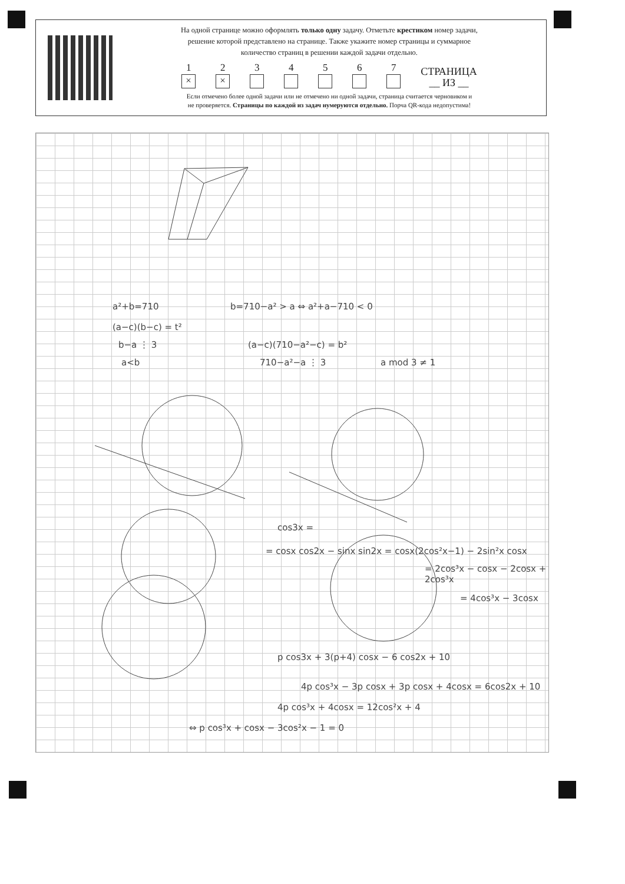На одной странице можно оформлять только одну задачу. Отметьте крестиком номер задачи,
решение которой представлено на странице. Также укажите номер страницы и суммарное
количество страниц в решении каждой задачи отдельно.
1
×
2
×
3
4
5
6
7
СТРАНИЦА
__ ИЗ __
Если отмечено более одной задачи или не отмечено ни одной задачи, страница считается черновиком и
не проверяется. Страницы по каждой из задач нумеруются отдельно. Порча QR-кода недопустима!
a²+b=710 b=710−a² > a ⇔ a²+a−710 < 0
(a−c)(b−c) = t²
b−a ⋮ 3 (a−c)(710−a²−c) = b²
a<b 710−a²−a ⋮ 3 a mod 3 ≠ 1
cos3x =
= cosx cos2x − sinx sin2x = cosx(2cos²x−1) − 2sin²x cosx
= 2cos³x − cosx − 2cosx + 2cos³x
= 4cos³x − 3cosx
p cos3x + 3(p+4) cosx − 6 cos2x + 10
4p cos³x − 3p cosx + 3p cosx + 4cosx = 6cos2x + 10
4p cos³x + 4cosx = 12cos²x + 4
⇔ p cos³x + cosx − 3cos²x − 1 = 0